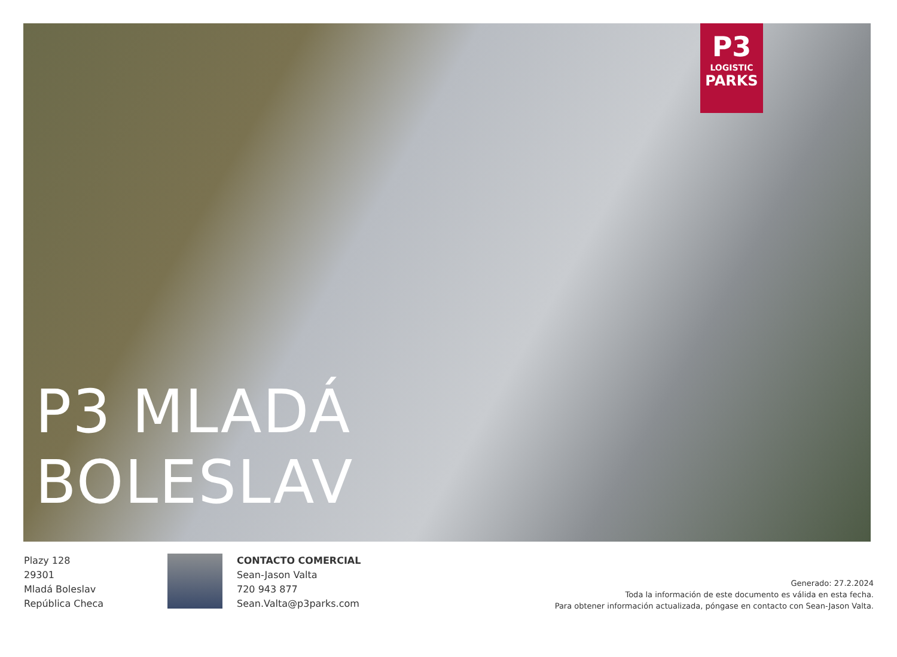P3
LOGISTIC
PARKS
P3 MLADÁ
BOLESLAV
Plazy 128
29301
Mladá Boleslav
República Checa
CONTACTO COMERCIAL
Sean-Jason Valta
720 943 877
Sean.Valta@p3parks.com
Generado: 27.2.2024
Toda la información de este documento es válida en esta fecha.
Para obtener información actualizada, póngase en contacto con Sean-Jason Valta.